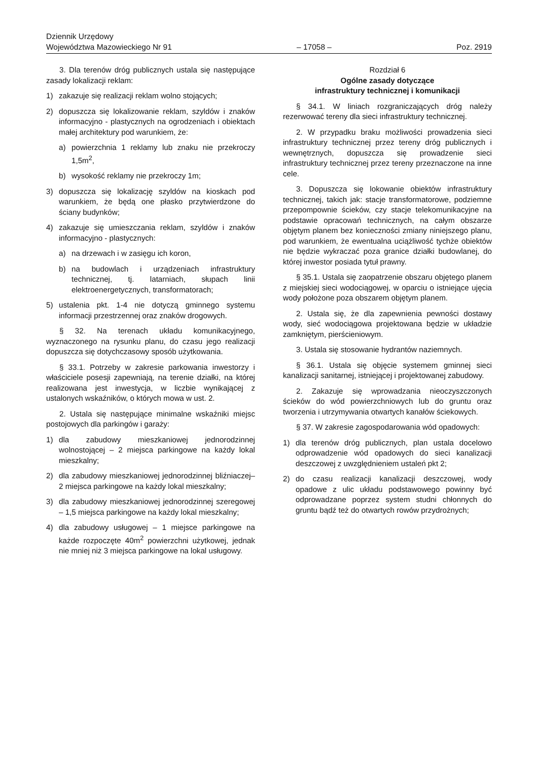Dziennik Urzędowy
Województwa Mazowieckiego Nr 91
– 17058 –
Poz. 2919
3. Dla terenów dróg publicznych ustala się następujące zasady lokalizacji reklam:
1) zakazuje się realizacji reklam wolno stojących;
2) dopuszcza się lokalizowanie reklam, szyldów i znaków informacyjno - plastycznych na ogrodzeniach i obiektach małej architektury pod warunkiem, że:
a) powierzchnia 1 reklamy lub znaku nie przekroczy 1,5m<sup>2</sup>,
b) wysokość reklamy nie przekroczy 1m;
3) dopuszcza się lokalizację szyldów na kioskach pod warunkiem, że będą one płasko przytwierdzone do ściany budynków;
4) zakazuje się umieszczania reklam, szyldów i znaków informacyjno - plastycznych:
a) na drzewach i w zasięgu ich koron,
b) na budowlach i urządzeniach infrastruktury technicznej, tj. latarniach, słupach linii elektroenergetycznych, transformatorach;
5) ustalenia pkt. 1-4 nie dotyczą gminnego systemu informacji przestrzennej oraz znaków drogowych.
§ 32. Na terenach układu komunikacyjnego, wyznaczonego na rysunku planu, do czasu jego realizacji dopuszcza się dotychczasowy sposób użytkowania.
§ 33.1. Potrzeby w zakresie parkowania inwestorzy i właściciele posesji zapewniają, na terenie działki, na której realizowana jest inwestycja, w liczbie wynikającej z ustalonych wskaźników, o których mowa w ust. 2.
2. Ustala się następujące minimalne wskaźniki miejsc postojowych dla parkingów i garaży:
1) dla zabudowy mieszkaniowej jednorodzinnej wolnostojącej – 2 miejsca parkingowe na każdy lokal mieszkalny;
2) dla zabudowy mieszkaniowej jednorodzinnej bliźniaczej– 2 miejsca parkingowe na każdy lokal mieszkalny;
3) dla zabudowy mieszkaniowej jednorodzinnej szeregowej – 1,5 miejsca parkingowe na każdy lokal mieszkalny;
4) dla zabudowy usługowej – 1 miejsce parkingowe na każde rozpoczęte 40m<sup>2</sup> powierzchni użytkowej, jednak nie mniej niż 3 miejsca parkingowe na lokal usługowy.
Rozdział 6
Ogólne zasady dotyczące
infrastruktury technicznej i komunikacji
§ 34.1. W liniach rozgraniczających dróg należy rezerwować tereny dla sieci infrastruktury technicznej.
2. W przypadku braku możliwości prowadzenia sieci infrastruktury technicznej przez tereny dróg publicznych i wewnętrznych, dopuszcza się prowadzenie sieci infrastruktury technicznej przez tereny przeznaczone na inne cele.
3. Dopuszcza się lokowanie obiektów infrastruktury technicznej, takich jak: stacje transformatorowe, podziemne przepompownie ścieków, czy stacje telekomunikacyjne na podstawie opracowań technicznych, na całym obszarze objętym planem bez konieczności zmiany niniejszego planu, pod warunkiem, że ewentualna uciążliwość tychże obiektów nie będzie wykraczać poza granice działki budowlanej, do której inwestor posiada tytuł prawny.
§ 35.1. Ustala się zaopatrzenie obszaru objętego planem z miejskiej sieci wodociągowej, w oparciu o istniejące ujęcia wody położone poza obszarem objętym planem.
2. Ustala się, że dla zapewnienia pewności dostawy wody, sieć wodociągowa projektowana będzie w układzie zamkniętym, pierścieniowym.
3. Ustala się stosowanie hydrantów naziemnych.
§ 36.1. Ustala się objęcie systemem gminnej sieci kanalizacji sanitarnej, istniejącej i projektowanej zabudowy.
2. Zakazuje się wprowadzania nieoczyszczonych ścieków do wód powierzchniowych lub do gruntu oraz tworzenia i utrzymywania otwartych kanałów ściekowych.
§ 37. W zakresie zagospodarowania wód opadowych:
1) dla terenów dróg publicznych, plan ustala docelowo odprowadzenie wód opadowych do sieci kanalizacji deszczowej z uwzględnieniem ustaleń pkt 2;
2) do czasu realizacji kanalizacji deszczowej, wody opadowe z ulic układu podstawowego powinny być odprowadzane poprzez system studni chłonnych do gruntu bądź też do otwartych rowów przydrożnych;